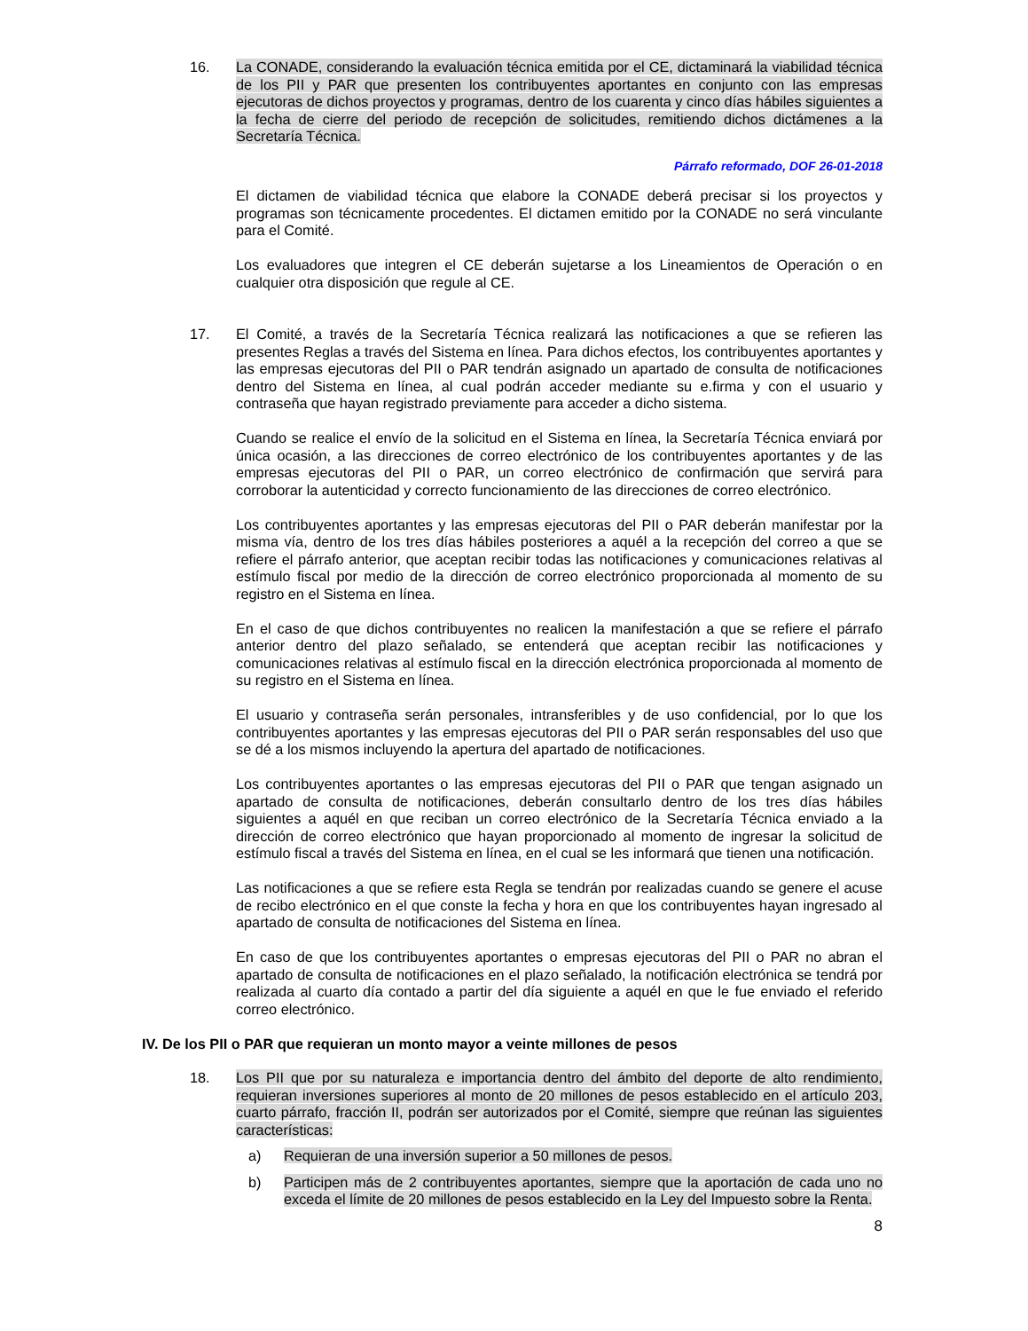16. La CONADE, considerando la evaluación técnica emitida por el CE, dictaminará la viabilidad técnica de los PII y PAR que presenten los contribuyentes aportantes en conjunto con las empresas ejecutoras de dichos proyectos y programas, dentro de los cuarenta y cinco días hábiles siguientes a la fecha de cierre del periodo de recepción de solicitudes, remitiendo dichos dictámenes a la Secretaría Técnica.
Párrafo reformado, DOF 26-01-2018
El dictamen de viabilidad técnica que elabore la CONADE deberá precisar si los proyectos y programas son técnicamente procedentes. El dictamen emitido por la CONADE no será vinculante para el Comité.
Los evaluadores que integren el CE deberán sujetarse a los Lineamientos de Operación o en cualquier otra disposición que regule al CE.
17. El Comité, a través de la Secretaría Técnica realizará las notificaciones a que se refieren las presentes Reglas a través del Sistema en línea. Para dichos efectos, los contribuyentes aportantes y las empresas ejecutoras del PII o PAR tendrán asignado un apartado de consulta de notificaciones dentro del Sistema en línea, al cual podrán acceder mediante su e.firma y con el usuario y contraseña que hayan registrado previamente para acceder a dicho sistema.
Cuando se realice el envío de la solicitud en el Sistema en línea, la Secretaría Técnica enviará por única ocasión, a las direcciones de correo electrónico de los contribuyentes aportantes y de las empresas ejecutoras del PII o PAR, un correo electrónico de confirmación que servirá para corroborar la autenticidad y correcto funcionamiento de las direcciones de correo electrónico.
Los contribuyentes aportantes y las empresas ejecutoras del PII o PAR deberán manifestar por la misma vía, dentro de los tres días hábiles posteriores a aquél a la recepción del correo a que se refiere el párrafo anterior, que aceptan recibir todas las notificaciones y comunicaciones relativas al estímulo fiscal por medio de la dirección de correo electrónico proporcionada al momento de su registro en el Sistema en línea.
En el caso de que dichos contribuyentes no realicen la manifestación a que se refiere el párrafo anterior dentro del plazo señalado, se entenderá que aceptan recibir las notificaciones y comunicaciones relativas al estímulo fiscal en la dirección electrónica proporcionada al momento de su registro en el Sistema en línea.
El usuario y contraseña serán personales, intransferibles y de uso confidencial, por lo que los contribuyentes aportantes y las empresas ejecutoras del PII o PAR serán responsables del uso que se dé a los mismos incluyendo la apertura del apartado de notificaciones.
Los contribuyentes aportantes o las empresas ejecutoras del PII o PAR que tengan asignado un apartado de consulta de notificaciones, deberán consultarlo dentro de los tres días hábiles siguientes a aquél en que reciban un correo electrónico de la Secretaría Técnica enviado a la dirección de correo electrónico que hayan proporcionado al momento de ingresar la solicitud de estímulo fiscal a través del Sistema en línea, en el cual se les informará que tienen una notificación.
Las notificaciones a que se refiere esta Regla se tendrán por realizadas cuando se genere el acuse de recibo electrónico en el que conste la fecha y hora en que los contribuyentes hayan ingresado al apartado de consulta de notificaciones del Sistema en línea.
En caso de que los contribuyentes aportantes o empresas ejecutoras del PII o PAR no abran el apartado de consulta de notificaciones en el plazo señalado, la notificación electrónica se tendrá por realizada al cuarto día contado a partir del día siguiente a aquél en que le fue enviado el referido correo electrónico.
IV. De los PII o PAR que requieran un monto mayor a veinte millones de pesos
18. Los PII que por su naturaleza e importancia dentro del ámbito del deporte de alto rendimiento, requieran inversiones superiores al monto de 20 millones de pesos establecido en el artículo 203, cuarto párrafo, fracción II, podrán ser autorizados por el Comité, siempre que reúnan las siguientes características:
a) Requieran de una inversión superior a 50 millones de pesos.
b) Participen más de 2 contribuyentes aportantes, siempre que la aportación de cada uno no exceda el límite de 20 millones de pesos establecido en la Ley del Impuesto sobre la Renta.
8